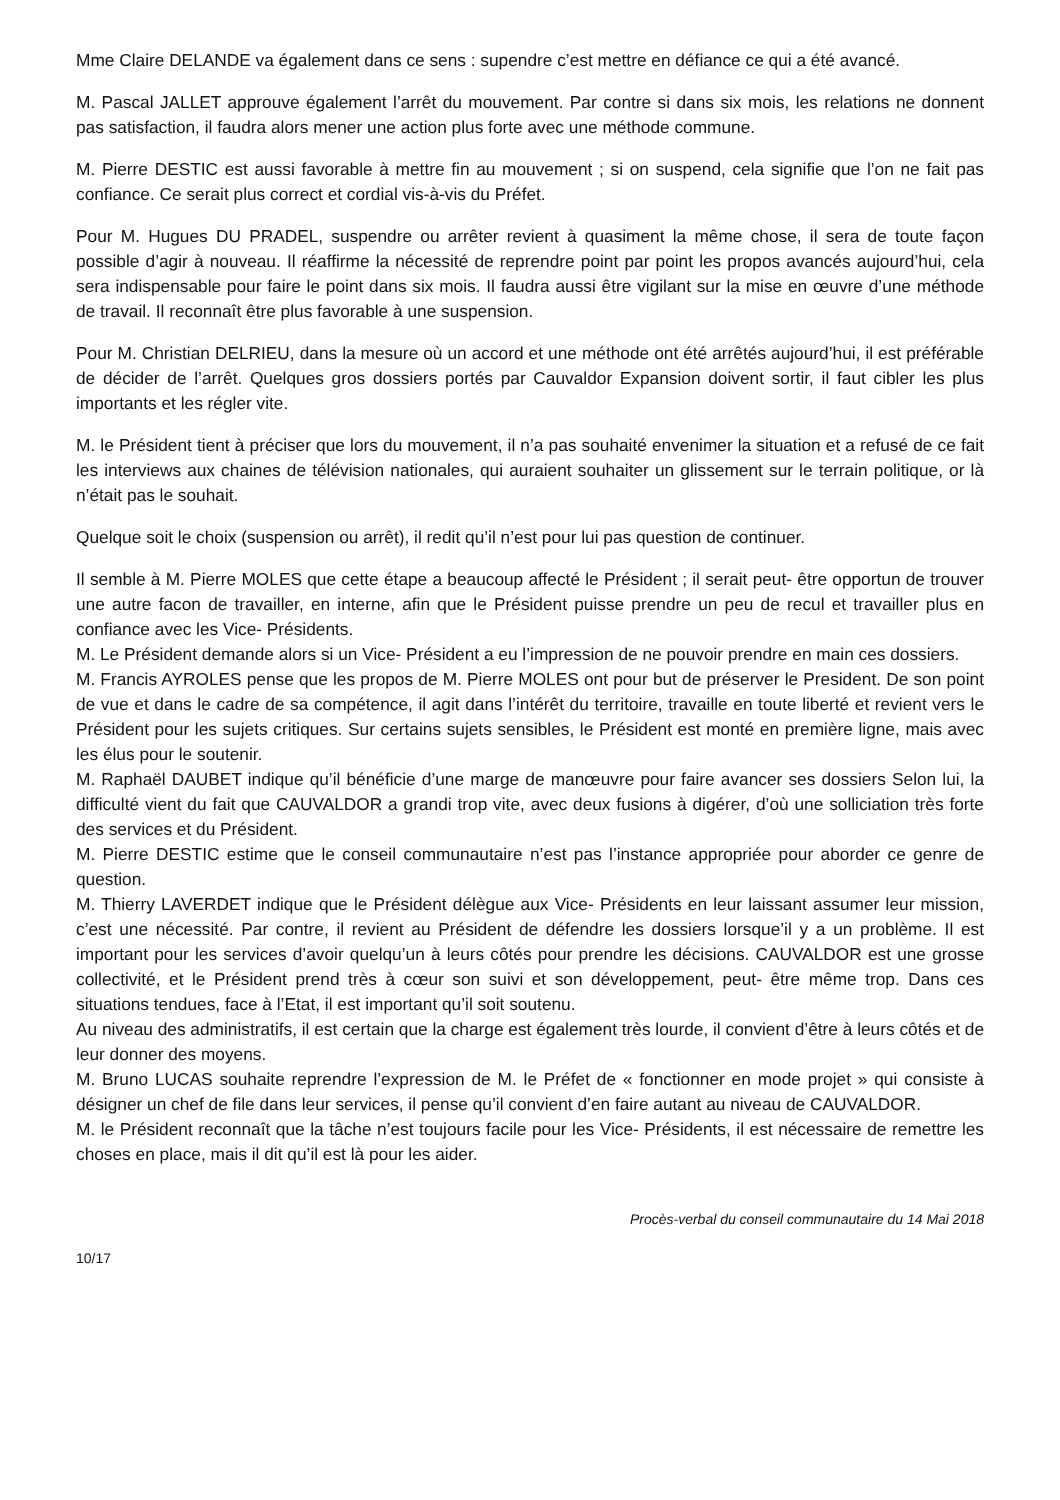Mme Claire DELANDE va également dans ce sens : supendre c’est mettre en défiance ce qui a été avancé.
M. Pascal JALLET approuve également l’arrêt du mouvement. Par contre si dans six mois, les relations ne donnent pas satisfaction, il faudra alors mener une action plus forte avec une méthode commune.
M. Pierre DESTIC est aussi favorable à mettre fin au mouvement ; si on suspend, cela signifie que l’on ne fait pas confiance. Ce serait plus correct et cordial vis-à-vis du Préfet.
Pour M. Hugues DU PRADEL, suspendre ou arrêter revient à quasiment la même chose, il sera de toute façon possible d’agir à nouveau. Il réaffirme la nécessité de reprendre point par point les propos avancés aujourd’hui, cela sera indispensable pour faire le point dans six mois. Il faudra aussi être vigilant sur la mise en œuvre d’une méthode de travail. Il reconnaît être plus favorable à une suspension.
Pour M. Christian DELRIEU, dans la mesure où un accord et une méthode ont été arrêtés aujourd’hui, il est préférable de décider de l’arrêt. Quelques gros dossiers portés par Cauvaldor Expansion doivent sortir, il faut cibler les plus importants et les régler vite.
M. le Président tient à préciser que lors du mouvement, il n’a pas souhaité envenimer la situation et a refusé de ce fait les interviews aux chaines de télévision nationales, qui auraient souhaiter un glissement sur le terrain politique, or là n’était pas le souhait.
Quelque soit le choix (suspension ou arrêt), il redit qu’il n’est pour lui pas question de continuer.
Il semble à M. Pierre MOLES que cette étape a beaucoup affecté le Président ; il serait peut- être opportun de trouver une autre facon de travailler, en interne, afin que le Président puisse prendre un peu de recul et travailler plus en confiance avec les Vice- Présidents.
M. Le Président demande alors si un Vice- Président a eu l’impression de ne pouvoir prendre en main ces dossiers.
M. Francis AYROLES pense que les propos de M. Pierre MOLES ont pour but de préserver le President. De son point de vue et dans le cadre de sa compétence, il agit dans l’intérêt du territoire, travaille en toute liberté et revient vers le Président pour les sujets critiques. Sur certains sujets sensibles, le Président est monté en première ligne, mais avec les élus pour le soutenir.
M. Raphaël DAUBET indique qu’il bénéficie d’une marge de manœuvre pour faire avancer ses dossiers Selon lui, la difficulté vient du fait que CAUVALDOR a grandi trop vite, avec deux fusions à digérer, d’où une solliciation très forte des services et du Président.
M. Pierre DESTIC estime que le conseil communautaire n’est pas l’instance appropriée pour aborder ce genre de question.
M. Thierry LAVERDET indique que le Président délègue aux Vice- Présidents en leur laissant assumer leur mission, c’est une nécessité. Par contre, il revient au Président de défendre les dossiers lorsque’il y a un problème. Il est important pour les services d’avoir quelqu’un à leurs côtés pour prendre les décisions. CAUVALDOR est une grosse collectivité, et le Président prend très à cœur son suivi et son développement, peut- être même trop. Dans ces situations tendues, face à l’Etat, il est important qu’il soit soutenu.
Au niveau des administratifs, il est certain que la charge est également très lourde, il convient d’être à leurs côtés et de leur donner des moyens.
M. Bruno LUCAS souhaite reprendre l’expression de M. le Préfet de « fonctionner en mode projet » qui consiste à désigner un chef de file dans leur services, il pense qu’il convient d’en faire autant au niveau de CAUVALDOR.
M. le Président reconnaît que la tâche n’est toujours facile pour les Vice- Présidents, il est nécessaire de remettre les choses en place, mais il dit qu’il est là pour les aider.
Procès-verbal du conseil communautaire du 14 Mai 2018
10/17